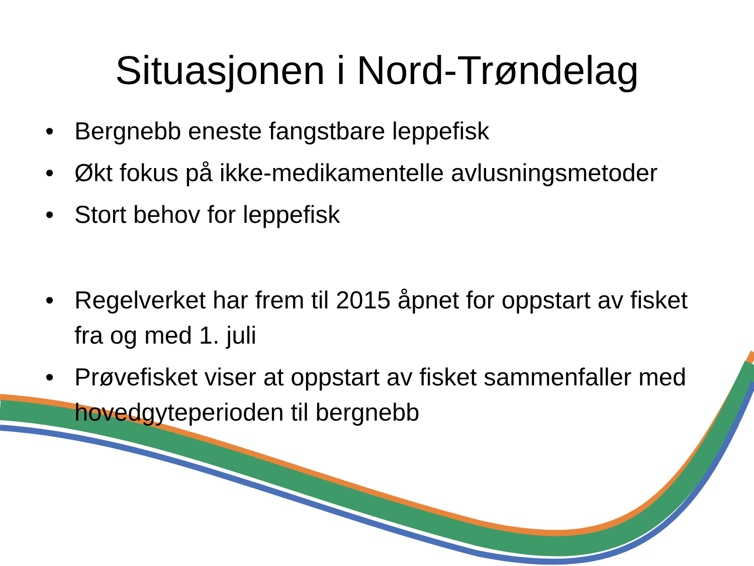Situasjonen i Nord-Trøndelag
• Bergnebb eneste fangstbare leppefisk
• Økt fokus på ikke-medikamentelle avlusningsmetoder
• Stort behov for leppefisk
• Regelverket har frem til 2015 åpnet for oppstart av fisket fra og med 1. juli
• Prøvefisket viser at oppstart av fisket sammenfaller med hovedgyteperioden til bergnebb